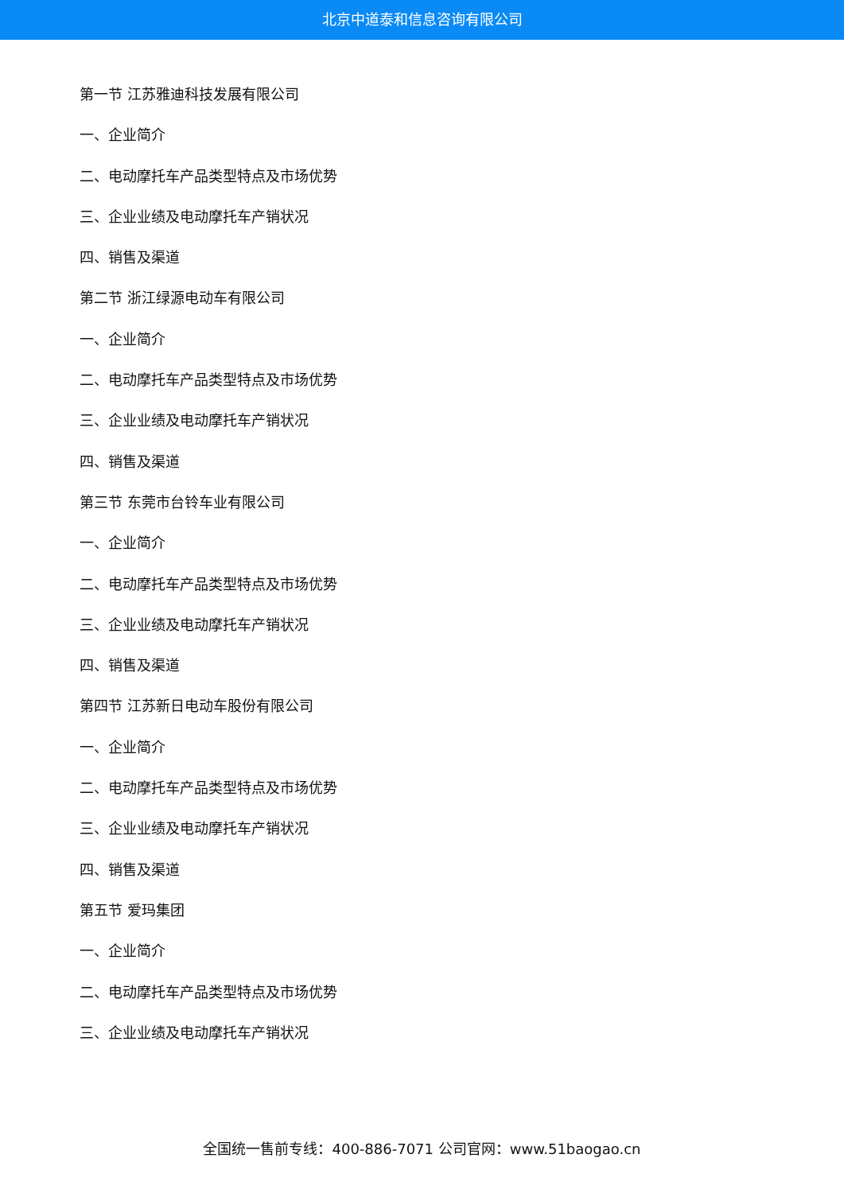北京中道泰和信息咨询有限公司
第一节 江苏雅迪科技发展有限公司
一、企业简介
二、电动摩托车产品类型特点及市场优势
三、企业业绩及电动摩托车产销状况
四、销售及渠道
第二节 浙江绿源电动车有限公司
一、企业简介
二、电动摩托车产品类型特点及市场优势
三、企业业绩及电动摩托车产销状况
四、销售及渠道
第三节 东莞市台铃车业有限公司
一、企业简介
二、电动摩托车产品类型特点及市场优势
三、企业业绩及电动摩托车产销状况
四、销售及渠道
第四节 江苏新日电动车股份有限公司
一、企业简介
二、电动摩托车产品类型特点及市场优势
三、企业业绩及电动摩托车产销状况
四、销售及渠道
第五节 爱玛集团
一、企业简介
二、电动摩托车产品类型特点及市场优势
三、企业业绩及电动摩托车产销状况
全国统一售前专线：400-886-7071 公司官网：www.51baogao.cn